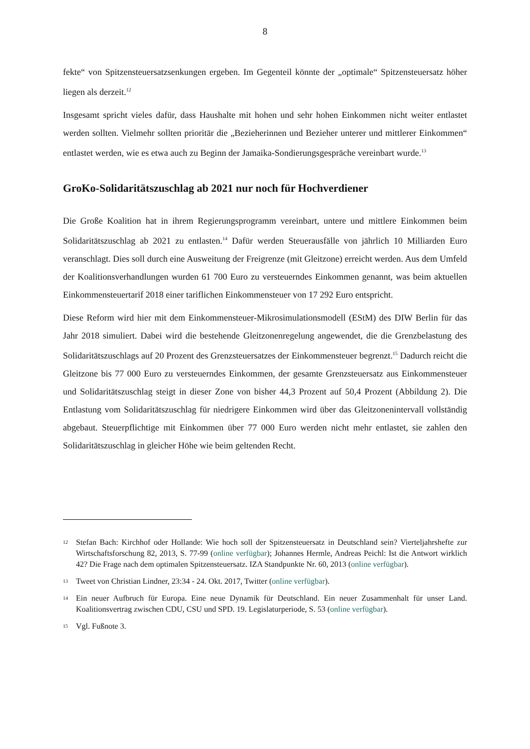8
fekte“ von Spitzensteuersatzsenkungen ergeben. Im Gegenteil könnte der „optimale“ Spitzensteuersatz höher liegen als derzeit.<sup>12</sup>
Insgesamt spricht vieles dafür, dass Haushalte mit hohen und sehr hohen Einkommen nicht weiter entlastet werden sollten. Vielmehr sollten prioritär die „Bezieherinnen und Bezieher unterer und mittlerer Einkommen“ entlastet werden, wie es etwa auch zu Beginn der Jamaika-Sondierungsgespräche vereinbart wurde.<sup>13</sup>
GroKo-Solidaritätszuschlag ab 2021 nur noch für Hochverdiener
Die Große Koalition hat in ihrem Regierungsprogramm vereinbart, untere und mittlere Einkommen beim Solidaritätszuschlag ab 2021 zu entlasten.<sup>14</sup> Dafür werden Steuerausfälle von jährlich 10 Milliarden Euro veranschlagt. Dies soll durch eine Ausweitung der Freigrenze (mit Gleitzone) erreicht werden. Aus dem Umfeld der Koalitionsverhandlungen wurden 61 700 Euro zu versteuerndes Einkommen genannt, was beim aktuellen Einkommensteuertarif 2018 einer tariflichen Einkommensteuer von 17 292 Euro entspricht.
Diese Reform wird hier mit dem Einkommensteuer-Mikrosimulationsmodell (EStM) des DIW Berlin für das Jahr 2018 simuliert. Dabei wird die bestehende Gleitzonenregelung angewendet, die die Grenzbelastung des Solidaritätszuschlags auf 20 Prozent des Grenzsteuersatzes der Einkommensteuer begrenzt.<sup>15</sup> Dadurch reicht die Gleitzone bis 77 000 Euro zu versteuerndes Einkommen, der gesamte Grenzsteuersatz aus Einkommensteuer und Solidaritätszuschlag steigt in dieser Zone von bisher 44,3 Prozent auf 50,4 Prozent (Abbildung 2). Die Entlastung vom Solidaritätszuschlag für niedrigere Einkommen wird über das Gleitzonenintervall vollständig abgebaut. Steuerpflichtige mit Einkommen über 77 000 Euro werden nicht mehr entlastet, sie zahlen den Solidaritätszuschlag in gleicher Höhe wie beim geltenden Recht.
12 Stefan Bach: Kirchhof oder Hollande: Wie hoch soll der Spitzensteuersatz in Deutschland sein? Vierteljahrshefte zur Wirtschaftsforschung 82, 2013, S. 77-99 (online verfügbar); Johannes Hermle, Andreas Peichl: Ist die Antwort wirklich 42? Die Frage nach dem optimalen Spitzensteuersatz. IZA Standpunkte Nr. 60, 2013 (online verfügbar).
13 Tweet von Christian Lindner, 23:34 - 24. Okt. 2017, Twitter (online verfügbar).
14 Ein neuer Aufbruch für Europa. Eine neue Dynamik für Deutschland. Ein neuer Zusammenhalt für unser Land. Koalitionsvertrag zwischen CDU, CSU und SPD. 19. Legislaturperiode, S. 53 (online verfügbar).
15 Vgl. Fußnote 3.